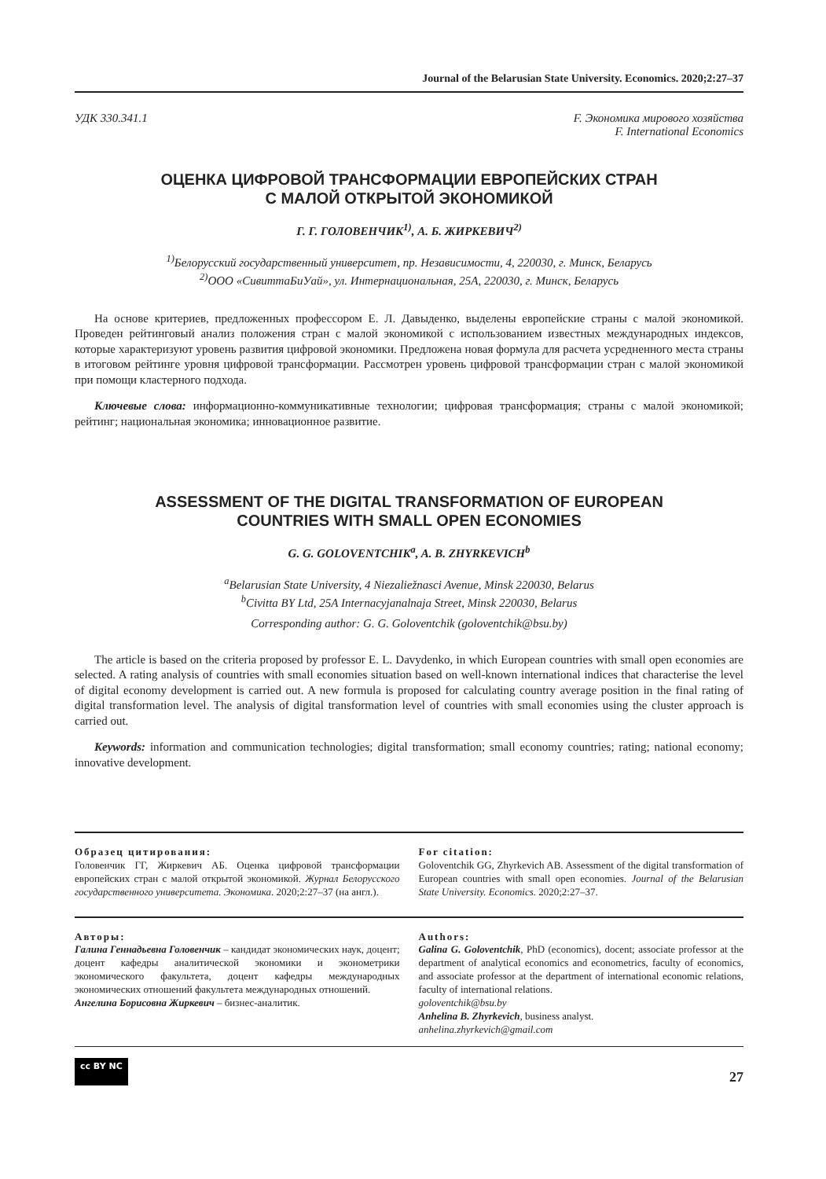Journal of the Belarusian State University. Economics. 2020;2:27–37
УДК 330.341.1 F. Экономика мирового хозяйства
F. International Economics
ОЦЕНКА ЦИФРОВОЙ ТРАНСФОРМАЦИИ ЕВРОПЕЙСКИХ СТРАН
С МАЛОЙ ОТКРЫТОЙ ЭКОНОМИКОЙ
Г. Г. ГОЛОВЕНЧИК<sup>1)</sup>, А. Б. ЖИРКЕВИЧ<sup>2)</sup>
<sup>1)</sup> Белорусский государственный университет, пр. Независимости, 4, 220030, г. Минск, Беларусь
<sup>2)</sup> ООО «СивиттаБиУай», ул. Интернациональная, 25А, 220030, г. Минск, Беларусь
На основе критериев, предложенных профессором Е. Л. Давыденко, выделены европейские страны с малой экономикой. Проведен рейтинговый анализ положения стран с малой экономикой с использованием известных международных индексов, которые характеризуют уровень развития цифровой экономики. Предложена новая формула для расчета усредненного места страны в итоговом рейтинге уровня цифровой трансформации. Рассмотрен уровень цифровой трансформации стран с малой экономикой при помощи кластерного подхода.
Ключевые слова: информационно-коммуникативные технологии; цифровая трансформация; страны с малой экономикой; рейтинг; национальная экономика; инновационное развитие.
ASSESSMENT OF THE DIGITAL TRANSFORMATION OF EUROPEAN
COUNTRIES WITH SMALL OPEN ECONOMIES
G. G. GOLOVENTCHIK<sup>a</sup>, A. B. ZHYRKEVICH<sup>b</sup>
<sup>a</sup> Belarusian State University, 4 Niezaliežnasci Avenue, Minsk 220030, Belarus
<sup>b</sup> Civitta BY Ltd, 25A Internacyjanalnaja Street, Minsk 220030, Belarus
Corresponding author: G. G. Goloventchik (goloventchik@bsu.by)
The article is based on the criteria proposed by professor E. L. Davydenko, in which European countries with small open economies are selected. A rating analysis of countries with small economies situation based on well-known international indices that characterise the level of digital economy development is carried out. A new formula is proposed for calculating country average position in the final rating of digital transformation level. The analysis of digital transformation level of countries with small economies using the cluster approach is carried out.
Keywords: information and communication technologies; digital transformation; small economy countries; rating; national economy; innovative development.
Образец цитирования:
Головенчик ГГ, Жиркевич АБ. Оценка цифровой трансформации европейских стран с малой открытой экономикой. Журнал Белорусского государственного университета. Экономика. 2020;2:27–37 (на англ.).
For citation:
Goloventchik GG, Zhyrkevich AB. Assessment of the digital transformation of European countries with small open economies. Journal of the Belarusian State University. Economics. 2020;2:27–37.
Авторы:
Галина Геннадьевна Головенчик – кандидат экономических наук, доцент; доцент кафедры аналитической экономики и эконометрики экономического факультета, доцент кафедры международных экономических отношений факультета международных отношений.
Ангелина Борисовна Жиркевич – бизнес-аналитик.
Authors:
Galina G. Goloventchik, PhD (economics), docent; associate professor at the department of analytical economics and econometrics, faculty of economics, and associate professor at the department of international economic relations, faculty of international relations.
goloventchik@bsu.by
Anhelina B. Zhyrkevich, business analyst.
anhelina.zhyrkevich@gmail.com
cc BY NC 27